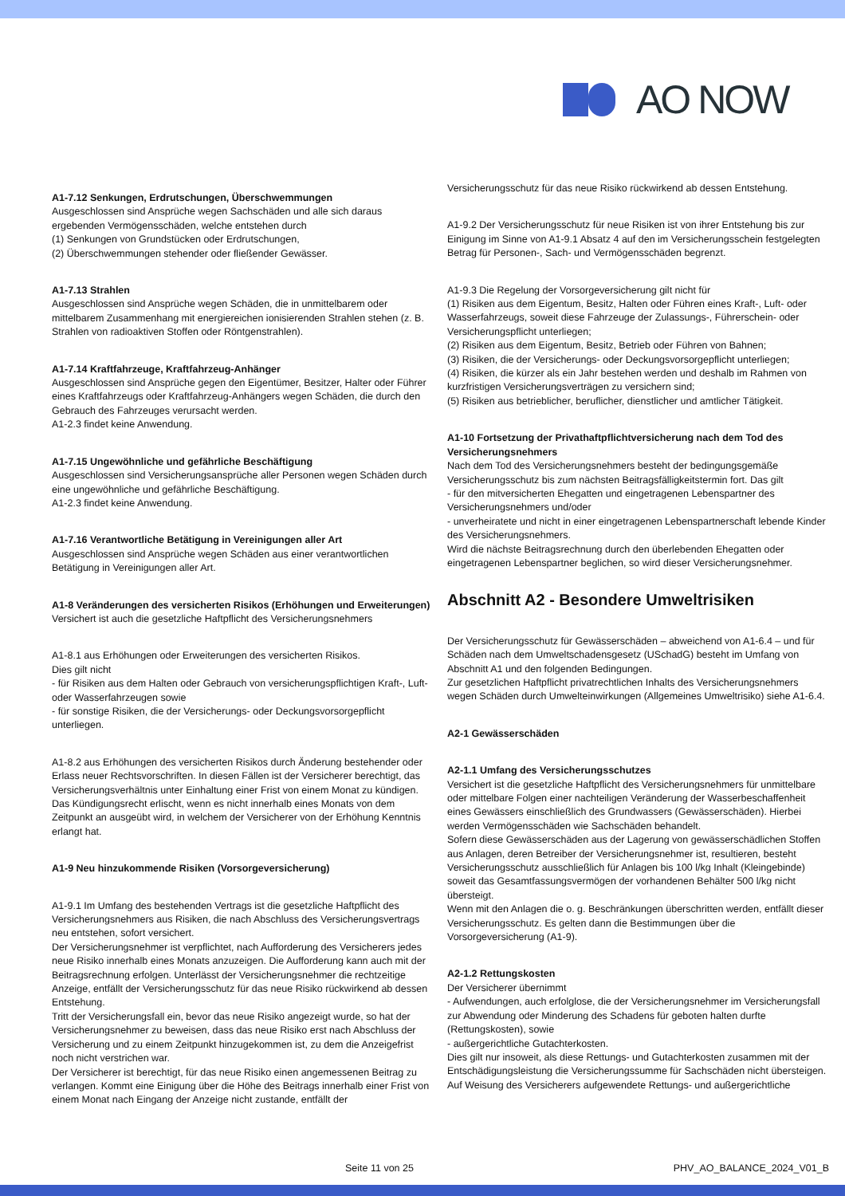AO NOW
A1-7.12 Senkungen, Erdrutschungen, Überschwemmungen
Ausgeschlossen sind Ansprüche wegen Sachschäden und alle sich daraus ergebenden Vermögensschäden, welche entstehen durch
(1) Senkungen von Grundstücken oder Erdrutschungen,
(2) Überschwemmungen stehender oder fließender Gewässer.
A1-7.13 Strahlen
Ausgeschlossen sind Ansprüche wegen Schäden, die in unmittelbarem oder mittelbarem Zusammenhang mit energiereichen ionisierenden Strahlen stehen (z. B. Strahlen von radioaktiven Stoffen oder Röntgenstrahlen).
A1-7.14 Kraftfahrzeuge, Kraftfahrzeug-Anhänger
Ausgeschlossen sind Ansprüche gegen den Eigentümer, Besitzer, Halter oder Führer eines Kraftfahrzeugs oder Kraftfahrzeug-Anhängers wegen Schäden, die durch den Gebrauch des Fahrzeuges verursacht werden.
A1-2.3 findet keine Anwendung.
A1-7.15 Ungewöhnliche und gefährliche Beschäftigung
Ausgeschlossen sind Versicherungsansprüche aller Personen wegen Schäden durch eine ungewöhnliche und gefährliche Beschäftigung.
A1-2.3 findet keine Anwendung.
A1-7.16 Verantwortliche Betätigung in Vereinigungen aller Art
Ausgeschlossen sind Ansprüche wegen Schäden aus einer verantwortlichen Betätigung in Vereinigungen aller Art.
A1-8 Veränderungen des versicherten Risikos (Erhöhungen und Erweiterungen)
Versichert ist auch die gesetzliche Haftpflicht des Versicherungsnehmers
A1-8.1 aus Erhöhungen oder Erweiterungen des versicherten Risikos.
Dies gilt nicht
- für Risiken aus dem Halten oder Gebrauch von versicherungspflichtigen Kraft-, Luft- oder Wasserfahrzeugen sowie
- für sonstige Risiken, die der Versicherungs- oder Deckungsvorsorgepflicht unterliegen.
A1-8.2 aus Erhöhungen des versicherten Risikos durch Änderung bestehender oder Erlass neuer Rechtsvorschriften. In diesen Fällen ist der Versicherer berechtigt, das Versicherungsverhältnis unter Einhaltung einer Frist von einem Monat zu kündigen. Das Kündigungsrecht erlischt, wenn es nicht innerhalb eines Monats von dem Zeitpunkt an ausgeübt wird, in welchem der Versicherer von der Erhöhung Kenntnis erlangt hat.
A1-9 Neu hinzukommende Risiken (Vorsorgeversicherung)
A1-9.1 Im Umfang des bestehenden Vertrags ist die gesetzliche Haftpflicht des Versicherungsnehmers aus Risiken, die nach Abschluss des Versicherungsvertrags neu entstehen, sofort versichert.
Der Versicherungsnehmer ist verpflichtet, nach Aufforderung des Versicherers jedes neue Risiko innerhalb eines Monats anzuzeigen. Die Aufforderung kann auch mit der Beitragsrechnung erfolgen. Unterlässt der Versicherungsnehmer die rechtzeitige Anzeige, entfällt der Versicherungsschutz für das neue Risiko rückwirkend ab dessen Entstehung.
Tritt der Versicherungsfall ein, bevor das neue Risiko angezeigt wurde, so hat der Versicherungsnehmer zu beweisen, dass das neue Risiko erst nach Abschluss der Versicherung und zu einem Zeitpunkt hinzugekommen ist, zu dem die Anzeigefrist noch nicht verstrichen war.
Der Versicherer ist berechtigt, für das neue Risiko einen angemessenen Beitrag zu verlangen. Kommt eine Einigung über die Höhe des Beitrags innerhalb einer Frist von einem Monat nach Eingang der Anzeige nicht zustande, entfällt der
Versicherungsschutz für das neue Risiko rückwirkend ab dessen Entstehung.
A1-9.2 Der Versicherungsschutz für neue Risiken ist von ihrer Entstehung bis zur Einigung im Sinne von A1-9.1 Absatz 4 auf den im Versicherungsschein festgelegten Betrag für Personen-, Sach- und Vermögensschäden begrenzt.
A1-9.3 Die Regelung der Vorsorgeversicherung gilt nicht für
(1) Risiken aus dem Eigentum, Besitz, Halten oder Führen eines Kraft-, Luft- oder Wasserfahrzeugs, soweit diese Fahrzeuge der Zulassungs-, Führerschein- oder Versicherungspflicht unterliegen;
(2) Risiken aus dem Eigentum, Besitz, Betrieb oder Führen von Bahnen;
(3) Risiken, die der Versicherungs- oder Deckungsvorsorgepflicht unterliegen;
(4) Risiken, die kürzer als ein Jahr bestehen werden und deshalb im Rahmen von kurzfristigen Versicherungsverträgen zu versichern sind;
(5) Risiken aus betrieblicher, beruflicher, dienstlicher und amtlicher Tätigkeit.
A1-10 Fortsetzung der Privathaftpflichtversicherung nach dem Tod des Versicherungsnehmers
Nach dem Tod des Versicherungsnehmers besteht der bedingungsgemäße Versicherungsschutz bis zum nächsten Beitragsfälligkeitstermin fort. Das gilt
- für den mitversicherten Ehegatten und eingetragenen Lebenspartner des Versicherungsnehmers und/oder
- unverheiratete und nicht in einer eingetragenen Lebenspartnerschaft lebende Kinder des Versicherungsnehmers.
Wird die nächste Beitragsrechnung durch den überlebenden Ehegatten oder eingetragenen Lebenspartner beglichen, so wird dieser Versicherungsnehmer.
Abschnitt A2 - Besondere Umweltrisiken
Der Versicherungsschutz für Gewässerschäden – abweichend von A1-6.4 – und für Schäden nach dem Umweltschadensgesetz (USchadG) besteht im Umfang von Abschnitt A1 und den folgenden Bedingungen.
Zur gesetzlichen Haftpflicht privatrechtlichen Inhalts des Versicherungsnehmers wegen Schäden durch Umwelteinwirkungen (Allgemeines Umweltrisiko) siehe A1-6.4.
A2-1 Gewässerschäden
A2-1.1 Umfang des Versicherungsschutzes
Versichert ist die gesetzliche Haftpflicht des Versicherungsnehmers für unmittelbare oder mittelbare Folgen einer nachteiligen Veränderung der Wasserbeschaffenheit eines Gewässers einschließlich des Grundwassers (Gewässerschäden). Hierbei werden Vermögensschäden wie Sachschäden behandelt.
Sofern diese Gewässerschäden aus der Lagerung von gewässerschädlichen Stoffen aus Anlagen, deren Betreiber der Versicherungsnehmer ist, resultieren, besteht Versicherungsschutz ausschließlich für Anlagen bis 100 l/kg Inhalt (Kleingebinde) soweit das Gesamtfassungsvermögen der vorhandenen Behälter 500 l/kg nicht übersteigt.
Wenn mit den Anlagen die o. g. Beschränkungen überschritten werden, entfällt dieser Versicherungsschutz. Es gelten dann die Bestimmungen über die Vorsorgeversicherung (A1-9).
A2-1.2 Rettungskosten
Der Versicherer übernimmt
- Aufwendungen, auch erfolglose, die der Versicherungsnehmer im Versicherungsfall zur Abwendung oder Minderung des Schadens für geboten halten durfte (Rettungskosten), sowie
- außergerichtliche Gutachterkosten.
Dies gilt nur insoweit, als diese Rettungs- und Gutachterkosten zusammen mit der Entschädigungsleistung die Versicherungssumme für Sachschäden nicht übersteigen.
Auf Weisung des Versicherers aufgewendete Rettungs- und außergerichtliche
Seite 11 von 25 PHV_AO_BALANCE_2024_V01_B